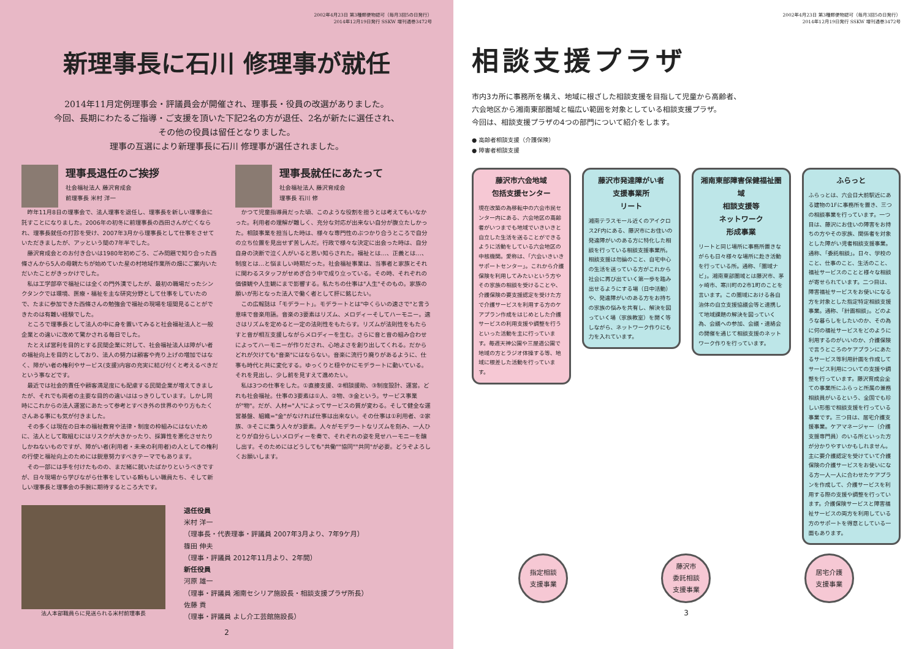2002年4月23日 第3種郵便物認可（毎月3回5の日発行）
2014年12月19日発行 SSKW 増刊通巻3472号
新理事長に石川 修理事が就任
2014年11月定例理事会・評議員会が開催され、理事長・役員の改選がありました。
今回、長期にわたるご指導・ご支援を頂いた下記2名の方が退任、2名が新たに選任され、
その他の役員は留任となりました。
理事の互選により新理事長に石川 修理事が選任されました。
理事長退任のご挨拶
社会福祉法人 藤沢育成会
前理事長 米村 洋一
昨年11月8日の理事会で、法人理事を退任し、理事長を新しい理事会に託すことになりました。2006年の初冬に前理事長の西田さんが亡くなられ、理事長就任の打診を受け、2007年3月から理事長として仕事をさせていただきましたが、アッという間の7年半でした。
藤沢育成会とのお付き合いは1980年初めごろ、ごみ問題で知り合った西條さんから5人の母親たちが始めていた星の村地域作業所の畑にご案内いただいたことがきっかけでした。
私は工学部卒で福祉には全くの門外漢でしたが、最初の職場だったシンクタンクでは環境、医療・福祉を主な研究分野として仕事をしていたので、たまに参加できた西條さんの勉強会で福祉の現場を垣間見ることができたのは有難い経験でした。
ところで理事長として法人の中に身を置いてみると社会福祉法人と一般企業との違いに改めて驚かされる毎日でした。
たとえば営利を目的とする民間企業に対して、社会福祉法人は障がい者の福祉向上を目的としており、法人の努力は顧客や売り上げの増加ではなく、障がい者の権利やサービス(支援)内容の充実に結び付くと考えるべきだという事などです。
最近では社会的責任や顧客満足度にも配慮する民間企業が増えてきましたが、それでも両者の主要な目的の違いははっきりしています。しかし同時にこれからの法人運営にあたって参考とすべき外の世界のやり方もたくさんある事にも気が付きました。
その多くは現在の日本の福祉教育や法律・制度の枠組みにはないために、法人として取組むにはリスクが大きかったり、採算性を悪化させたりしかねないものですが、障がい者(利用者・未来の利用者)の人としての権利の行使と福祉向上のためには鋭意努力すべきテーマでもあります。
その一部には手を付けたものの、まだ緒に就いたばかりというべきですが、日々現場から学びながら仕事をしている頼もしい職員たち、そして新しい理事長と理事会の手腕に期待するところ大です。
理事長就任にあたって
社会福祉法人 藤沢育成会
理事長 石川 修
かつて児童指導員だった頃、このような役割を担うとは考えてもいなかった。利用者の理解が難しく、充分な対応が出来ない自分が腹立たしかった。相談事業を担当した時は、様々な専門性のぶつかり合うところで自分の立ち位置を見出せず苦しんだ。行政で様々な決定に出会った時は、自分自身の決断で泣く人がいると思い知らされた。福祉とは…、正義とは…、制度とは…と悩ましい時期だった。社会福祉事業は、当事者と家族とそれに関わるスタッフがせめぎ合う中で成り立っている。その時、それぞれの価値観や人生観にまで影響する。私たちの仕事は"人生"そのもの。家族の願いが形となった法人で働く者として肝に銘じたい。
この広報誌は「モデラート」。モデラートとは"中くらいの速さで"と言う意味で音楽用語。音楽の3要素はリズム、メロディーそしてハーモニー。速さはリズムを定めると一定の法則性をもたらす。リズムが法則性をもたらすと音が相互支援しながらメロディーを生む。さらに音と音の組み合わせによってハーモニーが作りだされ、心地よさを創り出してくれる。だからどれが欠けても"音楽"にはならない。音楽に流行り廃りがあるように、仕事も時代と共に変化する。ゆっくりと穏やかにモデラートに動いている。それを見出し、少し前を見すえて進めたい。
私は3つの仕事をした。①直接支援、②相談援助、③制度設計、運営。どれも社会福祉。仕事の3要素は①人、②物、③金という。サービス事業が"物"。だが、人材="人"によってサービスの質が変わる。そして健全な運営基盤、組織="金"がなければ仕事は出来ない。その仕事は①利用者、②家族、③そこに集う人々が3要素。人々がモデラートなリズムを刻み、一人ひとりが自分らしいメロディーを奏で、それぞれの姿を見せハーモニーを醸し出す。そのためにはどうしても"共働""協同""共同"が必要。どうぞよろしくお願いします。
法人本部職員らに見送られる米村前理事長
退任役員
米村 洋一
（理事長・代表理事・評議員 2007年3月より、7年9ケ月）
篠田 伸夫
（理事・評議員 2012年11月より、2年間）
新任役員
河原 雄一
（理事・評議員 湘南セシリア施設長・相談支援プラザ所長）
佐藤 貢
（理事・評議員 よし介工芸館施設長）
2
2002年4月23日 第3種郵便物認可（毎月3回5の日発行）
2014年12月19日発行 SSKW 増刊通巻3472号
相談支援プラザ
市内3カ所に事務所を構え、地域に根ざした相談支援を目指して児童から高齢者、
六会地区から湘南東部圏域と幅広い範囲を対象としている相談支援プラザ。
今回は、相談支援プラザの4つの部門について紹介をします。
● 高齢者相談支援（介護保険）
● 障害者相談支援
藤沢市六会地域
包括支援センター
現在改築の為移転中の六会市民センター内にある、六会地区の高齢者がいつまでも地域でいきいきと自立した生活を送ることができるように活動をしている六会地区の中核機関。愛称は、「六会いきいきサポートセンター」。これから介護保険を利用してみたいという方やその家族の相談を受けることや、介護保険の要支援認定を受けた方で介護サービスを利用する方のケアプラン作成をはじめとした介護サービスの利用支援や調整を行うといった活動を主に行っています。毎週天神公園や三屋道公園で地域の方とラジオ体操する等、地域に根差した活動を行っています。
藤沢市発達障がい者
支援事業所
リート
湘南テラスモール近くのアイクロス2F内にある、藤沢市にお住いの発達障がいのある方に特化した相談を行っている相談支援事業所。相談支援は勿論のこと、自宅中心の生活を送っている方がこれから社会に再び出ていく第一歩を踏み出せるようにする場（日中活動）や、発達障がいのある方をお持ちの家族の悩みを共有し、解決を図っていく場（家族教室）を開く等しながら、ネットワーク作りにも力を入れています。
湘南東部障害保健福祉圏域
相談支援等
ネットワーク
形成事業
リートと同じ場所に事務所置きながらも日々様々な場所に赴き活動を行っている所。通称、「圏域ナビ」。湘南東部圏域とは藤沢市、茅ヶ崎市、寒川町の2市1町のことを言います。この圏域における各自治体の自立支援協議会等と連携して地域課題の解決を図っていく為、会議への参加、会議・連絡会の開催を通じて相談支援のネットワーク作りを行っています。
ふらっと
ふらっとは、六会日大前駅近にある建物の1Fに事務所を置き、三つの相談事業を行っています。一つ目は、藤沢にお住いの障害をお持ちの方やその家族、関係者を対象とした障がい児者相談支援事業。通称、「委託相談」。日々、学校のこと、仕事のこと、生活のこと、福祉サービスのことと様々な相談が寄せられています。二つ目は、障害福祉サービスをお使いになる方を対象とした指定特定相談支援事業。通称、「計画相談」。どのような暮らしをしたいのか、その為に何の福祉サービスをどのように利用するのがいいのか、介護保険で言うところのケアプランにあたるサービス等利用計画を作成してサービス利用についての支援や調整を行っています。藤沢育成会全ての事業所にふらっと所属の兼務相談員がいるという、全国でも珍しい形態で相談支援を行っている事業です。三つ目は、居宅介護支援事業。ケアマネージャー（介護支援専門員）のいる所といった方が分かりやすいかもしれません。主に要介護認定を受けていて介護保険の介護サービスをお使いになる方一人一人に合わせたケアプランを作成して、介護サービスを利用する際の支援や調整を行っています。介護保険サービスと障害福祉サービスの両方を利用している方のサポートを得意としている一面もあります。
指定相談
支援事業
藤沢市
委託相談
支援事業
居宅介護
支援事業
3